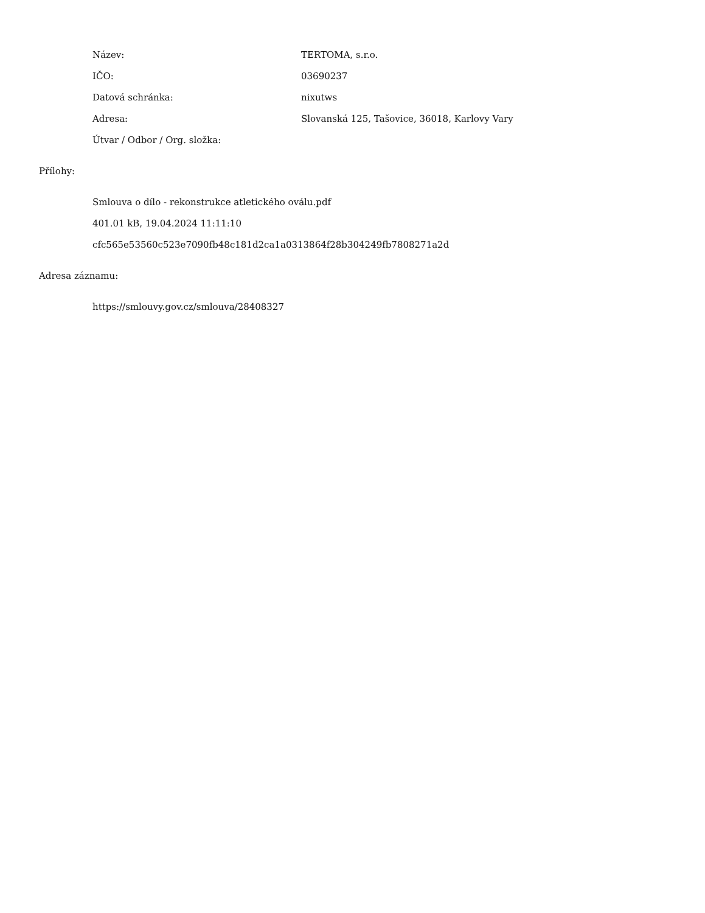Název: TERTOMA, s.r.o.
IČO: 03690237
Datová schránka: nixutws
Adresa: Slovanská 125, Tašovice, 36018, Karlovy Vary
Útvar / Odbor / Org. složka:
Přílohy:
Smlouva o dílo - rekonstrukce atletického oválu.pdf
401.01 kB, 19.04.2024 11:11:10
cfc565e53560c523e7090fb48c181d2ca1a0313864f28b304249fb7808271a2d
Adresa záznamu:
https://smlouvy.gov.cz/smlouva/28408327